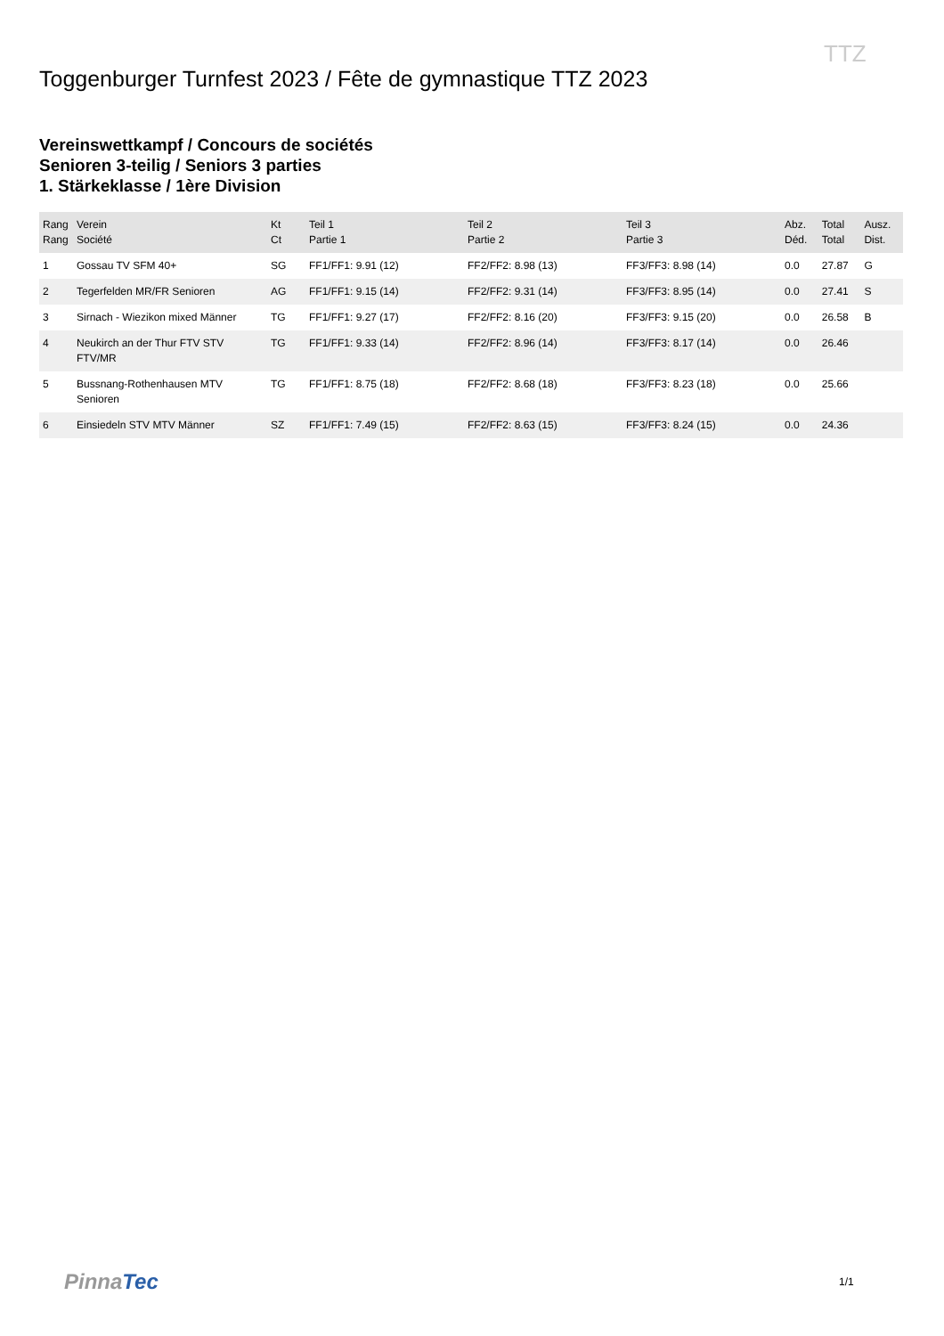TTZ
Toggenburger Turnfest 2023 / Fête de gymnastique TTZ 2023
Vereinswettkampf / Concours de sociétés
Senioren 3-teilig / Seniors 3 parties
1. Stärkeklasse / 1ère Division
| Rang Rang | Verein Société | Kt Ct | Teil 1 Partie 1 | Teil 2 Partie 2 | Teil 3 Partie 3 | Abz. Déd. | Total Total | Ausz. Dist. |
| --- | --- | --- | --- | --- | --- | --- | --- | --- |
| 1 | Gossau TV SFM 40+ | SG | FF1/FF1: 9.91 (12) | FF2/FF2: 8.98 (13) | FF3/FF3: 8.98 (14) | 0.0 | 27.87 | G |
| 2 | Tegerfelden MR/FR Senioren | AG | FF1/FF1: 9.15 (14) | FF2/FF2: 9.31 (14) | FF3/FF3: 8.95 (14) | 0.0 | 27.41 | S |
| 3 | Sirnach - Wiezikon mixed Männer | TG | FF1/FF1: 9.27 (17) | FF2/FF2: 8.16 (20) | FF3/FF3: 9.15 (20) | 0.0 | 26.58 | B |
| 4 | Neukirch an der Thur FTV STV FTV/MR | TG | FF1/FF1: 9.33 (14) | FF2/FF2: 8.96 (14) | FF3/FF3: 8.17 (14) | 0.0 | 26.46 | |
| 5 | Bussnang-Rothenhausen MTV Senioren | TG | FF1/FF1: 8.75 (18) | FF2/FF2: 8.68 (18) | FF3/FF3: 8.23 (18) | 0.0 | 25.66 | |
| 6 | Einsiedeln STV MTV Männer | SZ | FF1/FF1: 7.49 (15) | FF2/FF2: 8.63 (15) | FF3/FF3: 8.24 (15) | 0.0 | 24.36 | |
PinnaTec 1/1